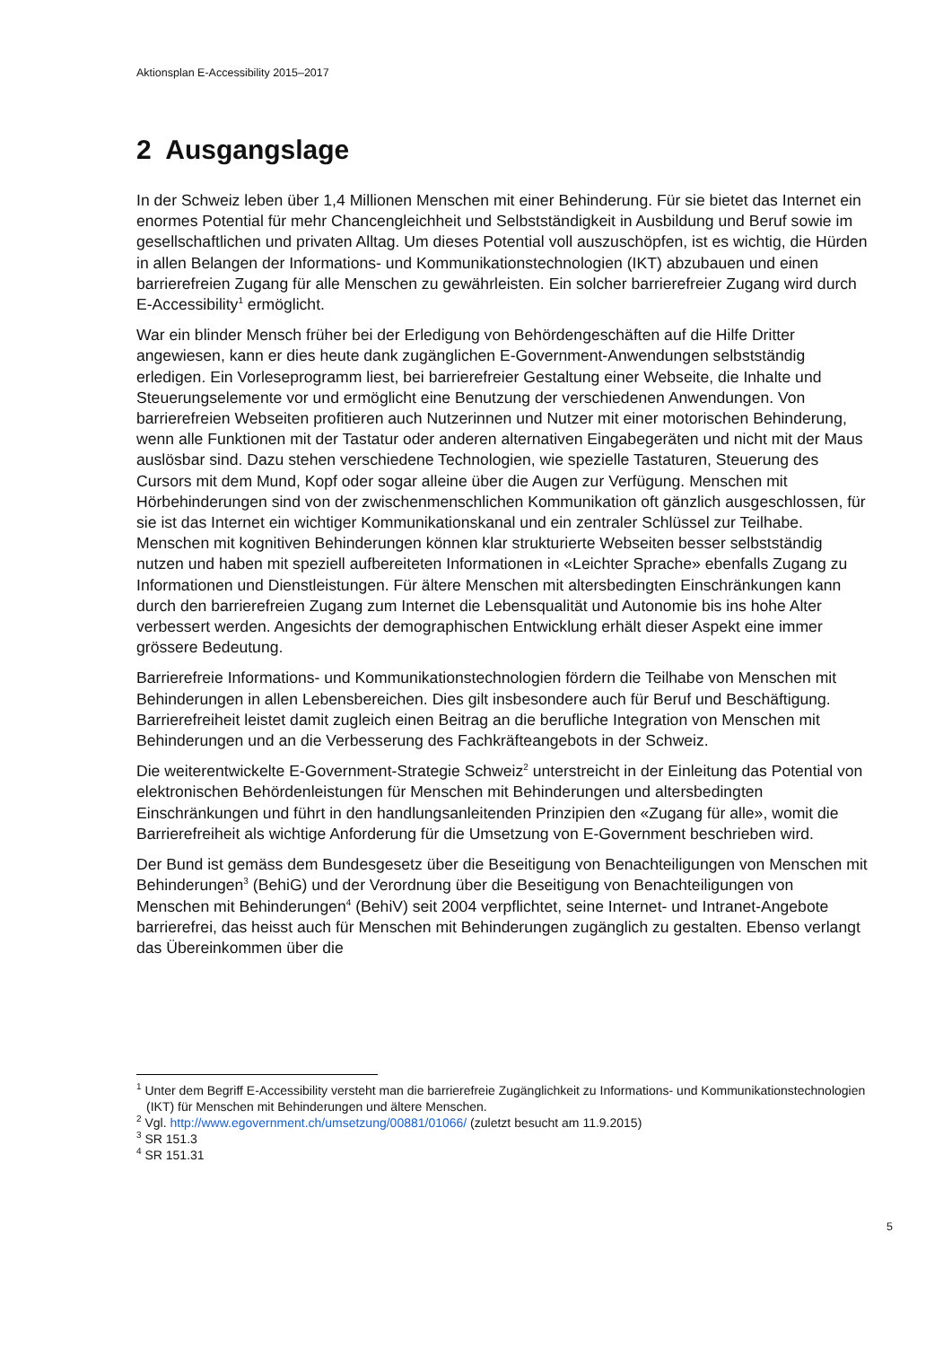Aktionsplan E-Accessibility 2015–2017
2 Ausgangslage
In der Schweiz leben über 1,4 Millionen Menschen mit einer Behinderung. Für sie bietet das Internet ein enormes Potential für mehr Chancengleichheit und Selbstständigkeit in Ausbildung und Beruf sowie im gesellschaftlichen und privaten Alltag. Um dieses Potential voll auszuschöpfen, ist es wichtig, die Hürden in allen Belangen der Informations- und Kommunikationstechnologien (IKT) abzubauen und einen barrierefreien Zugang für alle Menschen zu gewährleisten. Ein solcher barrierefreier Zugang wird durch E-Accessibility<sup>1</sup> ermöglicht.
War ein blinder Mensch früher bei der Erledigung von Behördengeschäften auf die Hilfe Dritter angewiesen, kann er dies heute dank zugänglichen E-Government-Anwendungen selbstständig erledigen. Ein Vorleseprogramm liest, bei barrierefreier Gestaltung einer Webseite, die Inhalte und Steuerungselemente vor und ermöglicht eine Benutzung der verschiedenen Anwendungen. Von barrierefreien Webseiten profitieren auch Nutzerinnen und Nutzer mit einer motorischen Behinderung, wenn alle Funktionen mit der Tastatur oder anderen alternativen Eingabegeräten und nicht mit der Maus auslösbar sind. Dazu stehen verschiedene Technologien, wie spezielle Tastaturen, Steuerung des Cursors mit dem Mund, Kopf oder sogar alleine über die Augen zur Verfügung. Menschen mit Hörbehinderungen sind von der zwischenmenschlichen Kommunikation oft gänzlich ausgeschlossen, für sie ist das Internet ein wichtiger Kommunikationskanal und ein zentraler Schlüssel zur Teilhabe. Menschen mit kognitiven Behinderungen können klar strukturierte Webseiten besser selbstständig nutzen und haben mit speziell aufbereiteten Informationen in «Leichter Sprache» ebenfalls Zugang zu Informationen und Dienstleistungen. Für ältere Menschen mit altersbedingten Einschränkungen kann durch den barrierefreien Zugang zum Internet die Lebensqualität und Autonomie bis ins hohe Alter verbessert werden. Angesichts der demographischen Entwicklung erhält dieser Aspekt eine immer grössere Bedeutung.
Barrierefreie Informations- und Kommunikationstechnologien fördern die Teilhabe von Menschen mit Behinderungen in allen Lebensbereichen. Dies gilt insbesondere auch für Beruf und Beschäftigung. Barrierefreiheit leistet damit zugleich einen Beitrag an die berufliche Integration von Menschen mit Behinderungen und an die Verbesserung des Fachkräfteangebots in der Schweiz.
Die weiterentwickelte E-Government-Strategie Schweiz<sup>2</sup> unterstreicht in der Einleitung das Potential von elektronischen Behördenleistungen für Menschen mit Behinderungen und altersbedingten Einschränkungen und führt in den handlungsanleitenden Prinzipien den «Zugang für alle», womit die Barrierefreiheit als wichtige Anforderung für die Umsetzung von E-Government beschrieben wird.
Der Bund ist gemäss dem Bundesgesetz über die Beseitigung von Benachteiligungen von Menschen mit Behinderungen<sup>3</sup> (BehiG) und der Verordnung über die Beseitigung von Benachteiligungen von Menschen mit Behinderungen<sup>4</sup> (BehiV) seit 2004 verpflichtet, seine Internet- und Intranet-Angebote barrierefrei, das heisst auch für Menschen mit Behinderungen zugänglich zu gestalten. Ebenso verlangt das Übereinkommen über die
<sup>1</sup> Unter dem Begriff E-Accessibility versteht man die barrierefreie Zugänglichkeit zu Informations- und Kommunikationstechnologien (IKT) für Menschen mit Behinderungen und ältere Menschen.
<sup>2</sup> Vgl. http://www.egovernment.ch/umsetzung/00881/01066/ (zuletzt besucht am 11.9.2015)
<sup>3</sup> SR 151.3
<sup>4</sup> SR 151.31
5